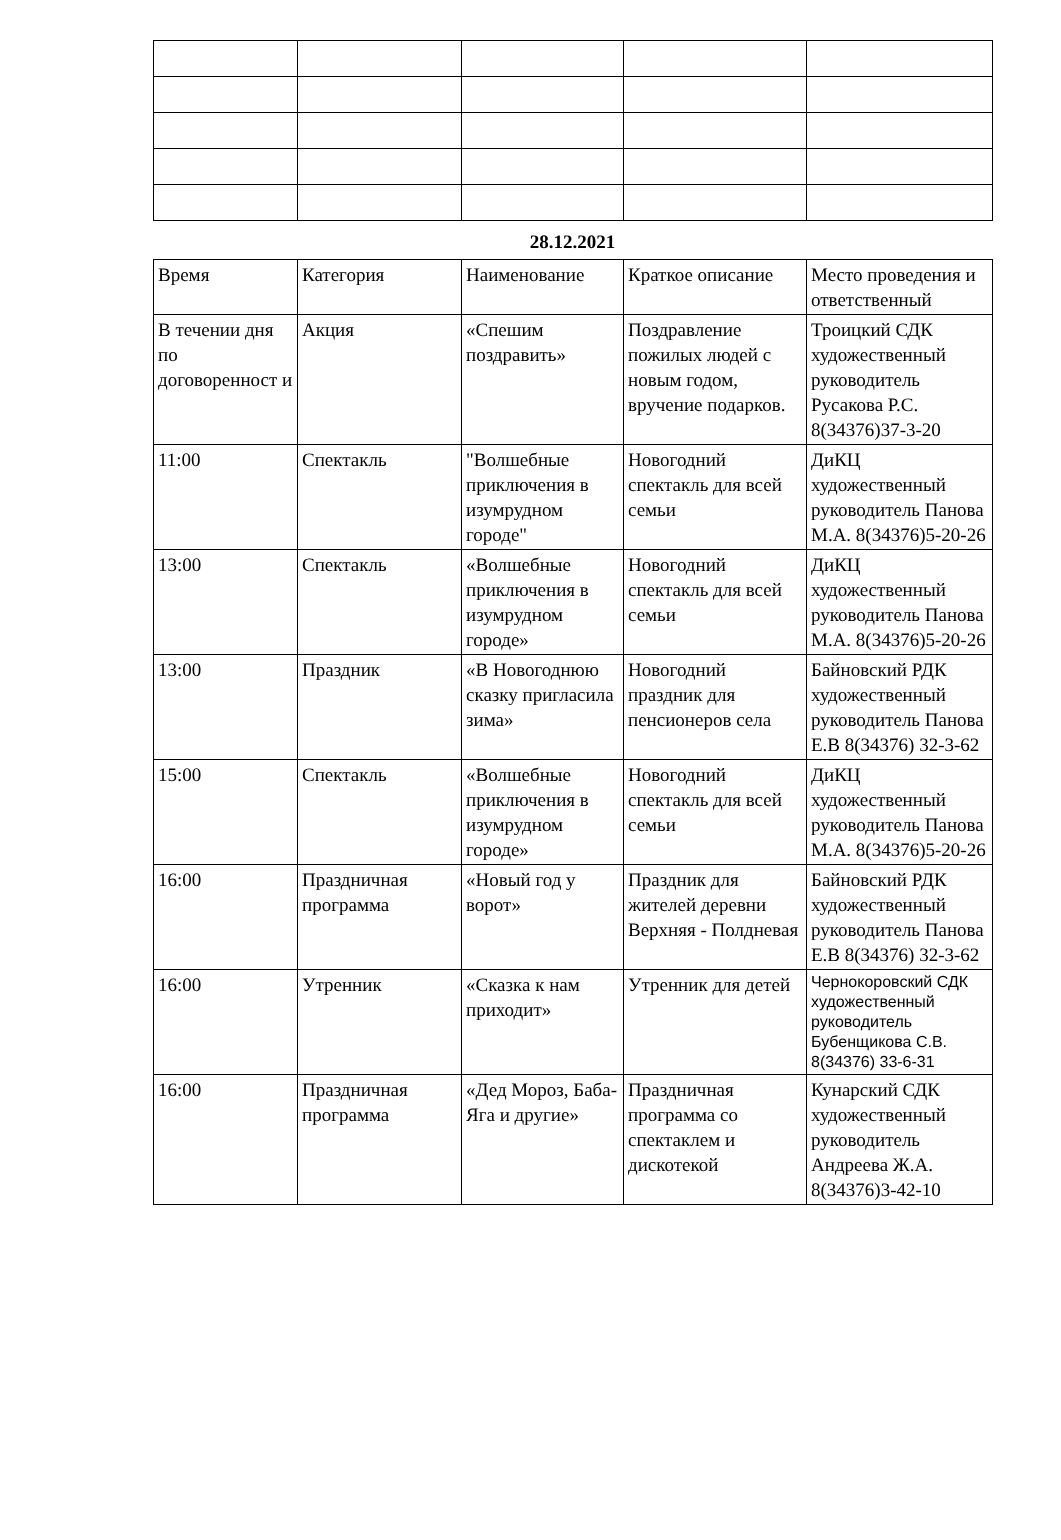28.12.2021
| Время | Категория | Наименование | Краткое описание | Место проведения и ответственный |
| В течении дня по договоренност и | Акция | «Спешим поздравить» | Поздравление пожилых людей с новым годом, вручение подарков. | Троицкий СДК художественный руководитель Русакова Р.С. 8(34376)37-3-20 |
| 11:00 | Спектакль | "Волшебные приключения в изумрудном городе" | Новогодний спектакль для всей семьи | ДиКЦ художественный руководитель Панова М.А. 8(34376)5-20-26 |
| 13:00 | Спектакль | «Волшебные приключения в изумрудном городе» | Новогодний спектакль для всей семьи | ДиКЦ художественный руководитель Панова М.А. 8(34376)5-20-26 |
| 13:00 | Праздник | «В Новогоднюю сказку пригласила зима» | Новогодний праздник для пенсионеров села | Байновский РДК художественный руководитель Панова Е.В 8(34376) 32-3-62 |
| 15:00 | Спектакль | «Волшебные приключения в изумрудном городе» | Новогодний спектакль для всей семьи | ДиКЦ художественный руководитель Панова М.А. 8(34376)5-20-26 |
| 16:00 | Праздничная программа | «Новый год у ворот» | Праздник для жителей деревни Верхняя - Полдневая | Байновский РДК художественный руководитель Панова Е.В 8(34376) 32-3-62 |
| 16:00 | Утренник | «Сказка к нам приходит» | Утренник для детей | Чернокоровский СДК художественный руководитель Бубенщикова С.В. 8(34376) 33-6-31 |
| 16:00 | Праздничная программа | «Дед Мороз, Баба-Яга и другие» | Праздничная программа со спектаклем и дискотекой | Кунарский СДК художественный руководитель Андреева Ж.А. 8(34376)3-42-10 |